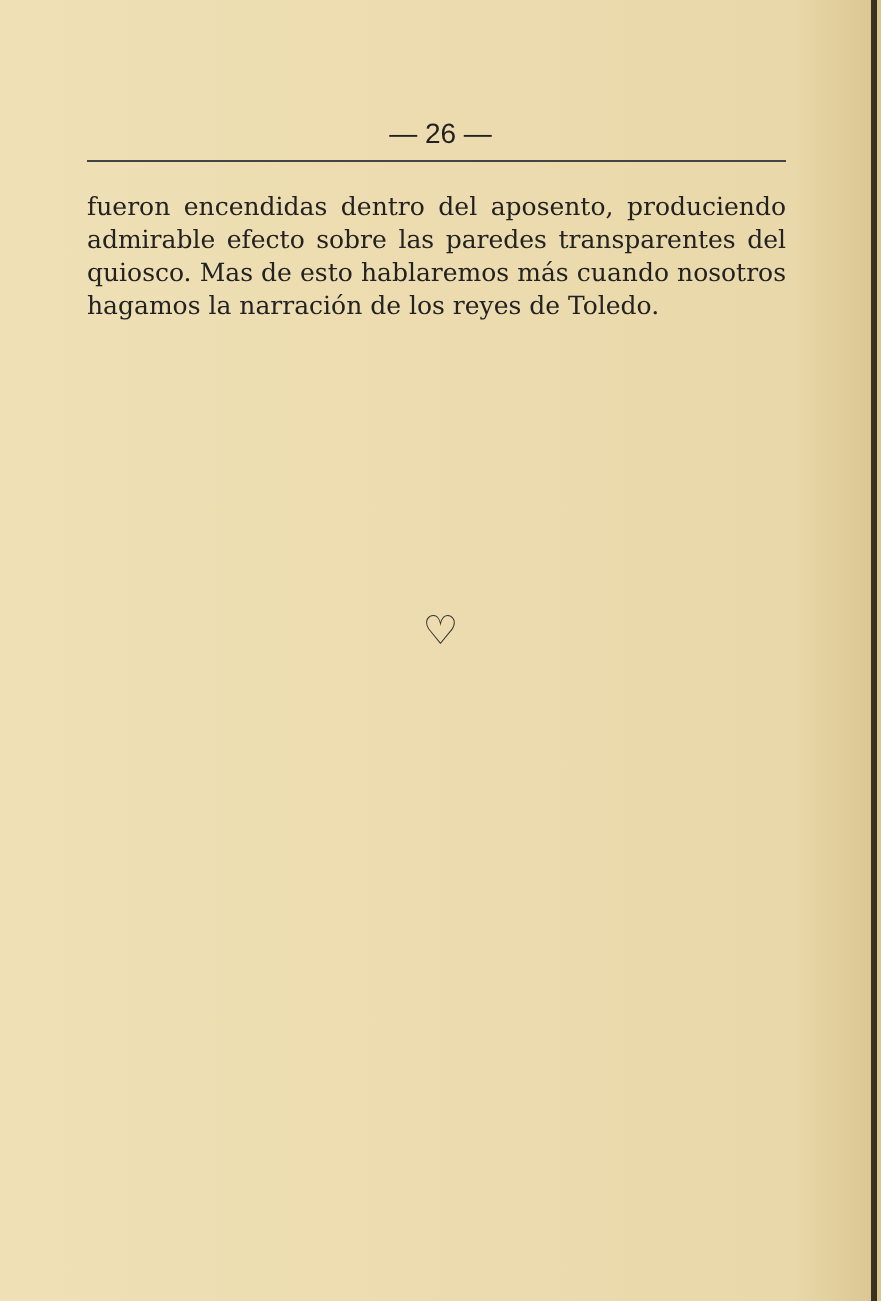— 26 —
fueron encendidas dentro del aposento, produciendo admirable efecto sobre las paredes transparentes del quiosco. Mas de esto hablaremos más cuando nosotros hagamos la narración de los reyes de Toledo.
♡